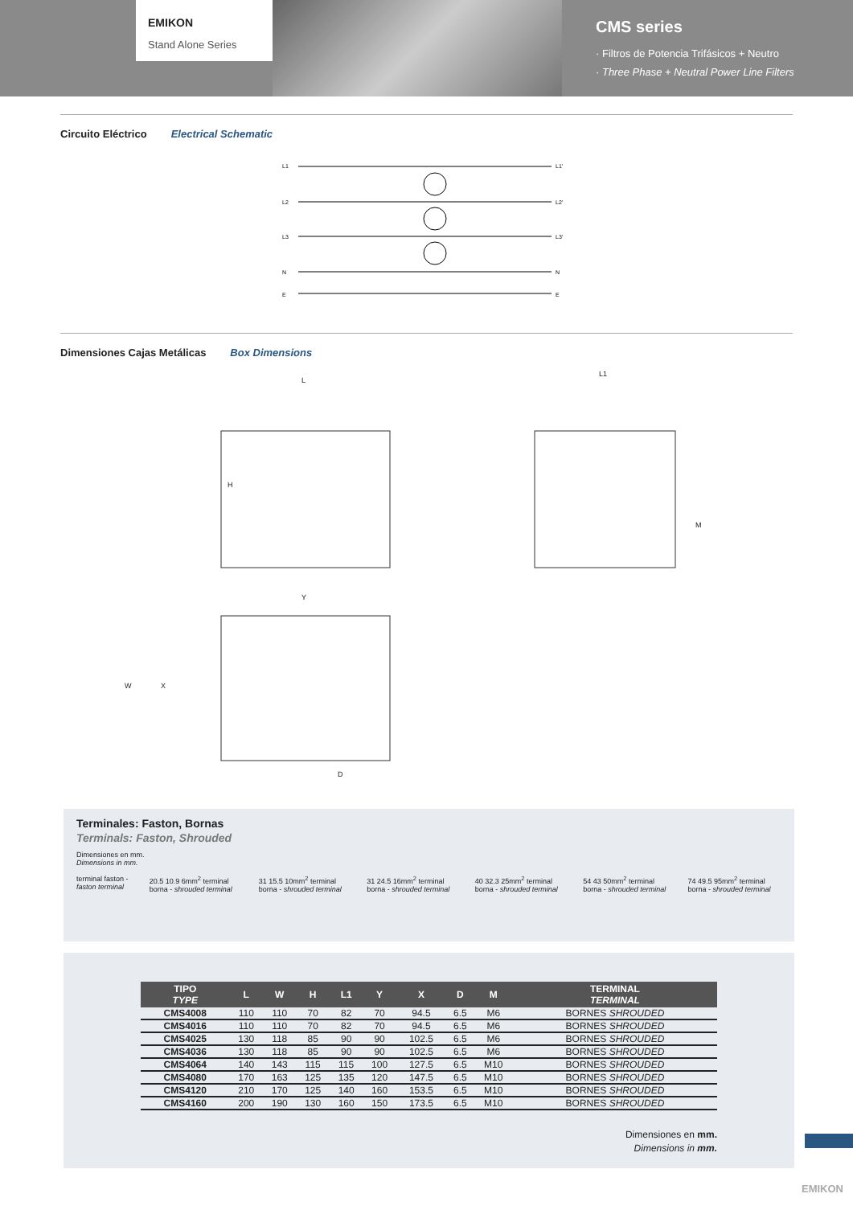EMIKON
Stand Alone Series
CMS series
· Filtros de Potencia Trifásicos + Neutro
· Three Phase + Neutral Power Line Filters
Circuito Eléctrico Electrical Schematic
L1
L2
L3
N
E
L1'
L2'
L3'
N
E
Dimensiones Cajas Metálicas Box Dimensions
L
L1
H
M
Y
W
X
D
Terminales: Faston, Bornas
Terminals: Faston, Shrouded
Dimensiones en mm.
Dimensions in mm.
terminal faston - faston terminal
20.5 10.9 6mm<sup>2</sup> terminal borna - shrouded terminal
31 15.5 10mm<sup>2</sup> terminal borna - shrouded terminal
31 24.5 16mm<sup>2</sup> terminal borna - shrouded terminal
40 32.3 25mm<sup>2</sup> terminal borna - shrouded terminal
54 43 50mm<sup>2</sup> terminal borna - shrouded terminal
74 49.5 95mm<sup>2</sup> terminal borna - shrouded terminal
| TIPO TYPE | L | W | H | L1 | Y | X | D | M | TERMINAL TERMINAL |
| --- | --- | --- | --- | --- | --- | --- | --- | --- | --- |
| CMS4008 | 110 | 110 | 70 | 82 | 70 | 94.5 | 6.5 | M6 | BORNES SHROUDED |
| CMS4016 | 110 | 110 | 70 | 82 | 70 | 94.5 | 6.5 | M6 | BORNES SHROUDED |
| CMS4025 | 130 | 118 | 85 | 90 | 90 | 102.5 | 6.5 | M6 | BORNES SHROUDED |
| CMS4036 | 130 | 118 | 85 | 90 | 90 | 102.5 | 6.5 | M6 | BORNES SHROUDED |
| CMS4064 | 140 | 143 | 115 | 115 | 100 | 127.5 | 6.5 | M10 | BORNES SHROUDED |
| CMS4080 | 170 | 163 | 125 | 135 | 120 | 147.5 | 6.5 | M10 | BORNES SHROUDED |
| CMS4120 | 210 | 170 | 125 | 140 | 160 | 153.5 | 6.5 | M10 | BORNES SHROUDED |
| CMS4160 | 200 | 190 | 130 | 160 | 150 | 173.5 | 6.5 | M10 | BORNES SHROUDED |
Dimensiones en mm.
Dimensions in mm.
EMIKON